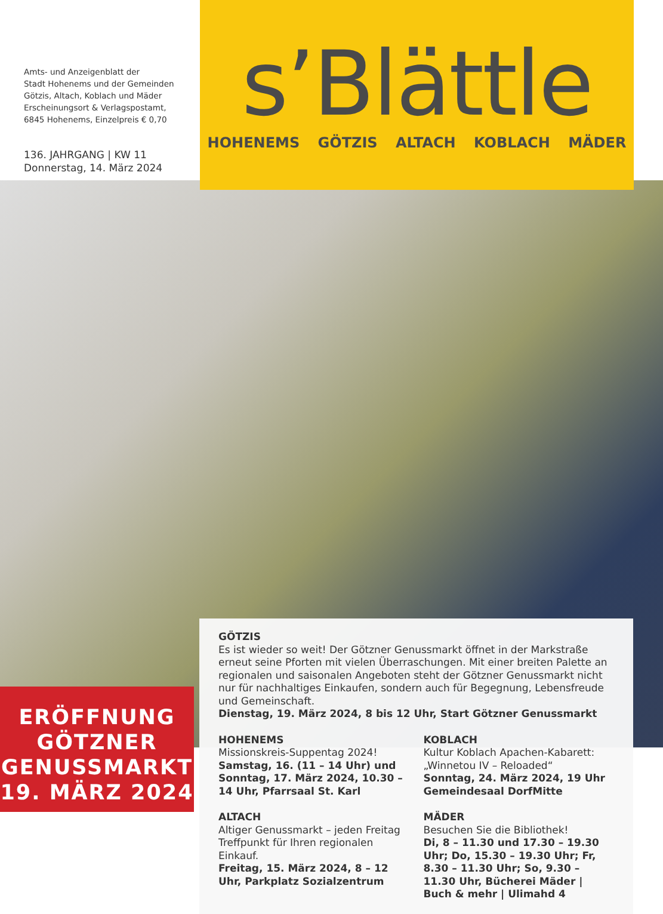Amts- und Anzeigenblatt der
Stadt Hohenems und der Gemeinden
Götzis, Altach, Koblach und Mäder
Erscheinungsort & Verlagspostamt,
6845 Hohenems, Einzelpreis € 0,70
136. JAHRGANG | KW 11
Donnerstag, 14. März 2024
s’Blättle
HOHENEMS GÖTZIS ALTACH KOBLACH MÄDER
GÖTZIS
Es ist wieder so weit! Der Götzner Genussmarkt öffnet in der Markstraße erneut seine Pforten mit vielen Überraschungen. Mit einer breiten Palette an regionalen und saisonalen Angeboten steht der Götzner Genussmarkt nicht nur für nachhaltiges Einkaufen, sondern auch für Begegnung, Lebensfreude und Gemeinschaft.
Dienstag, 19. März 2024, 8 bis 12 Uhr, Start Götzner Genussmarkt
HOHENEMS
Missionskreis-Suppentag 2024!
Samstag, 16. (11 – 14 Uhr) und Sonntag, 17. März 2024, 10.30 – 14 Uhr, Pfarrsaal St. Karl
ALTACH
Altiger Genussmarkt – jeden Freitag Treffpunkt für Ihren regionalen Einkauf.
Freitag, 15. März 2024, 8 – 12 Uhr, Parkplatz Sozialzentrum
KOBLACH
Kultur Koblach Apachen-Kabarett: „Winnetou IV – Reloaded“
Sonntag, 24. März 2024, 19 Uhr Gemeindesaal DorfMitte
MÄDER
Besuchen Sie die Bibliothek!
Di, 8 – 11.30 und 17.30 – 19.30 Uhr; Do, 15.30 – 19.30 Uhr; Fr, 8.30 – 11.30 Uhr; So, 9.30 – 11.30 Uhr, Bücherei Mäder | Buch & mehr | Ulimahd 4
ERÖFFNUNG
GÖTZNER
GENUSSMARKT
19. MÄRZ 2024